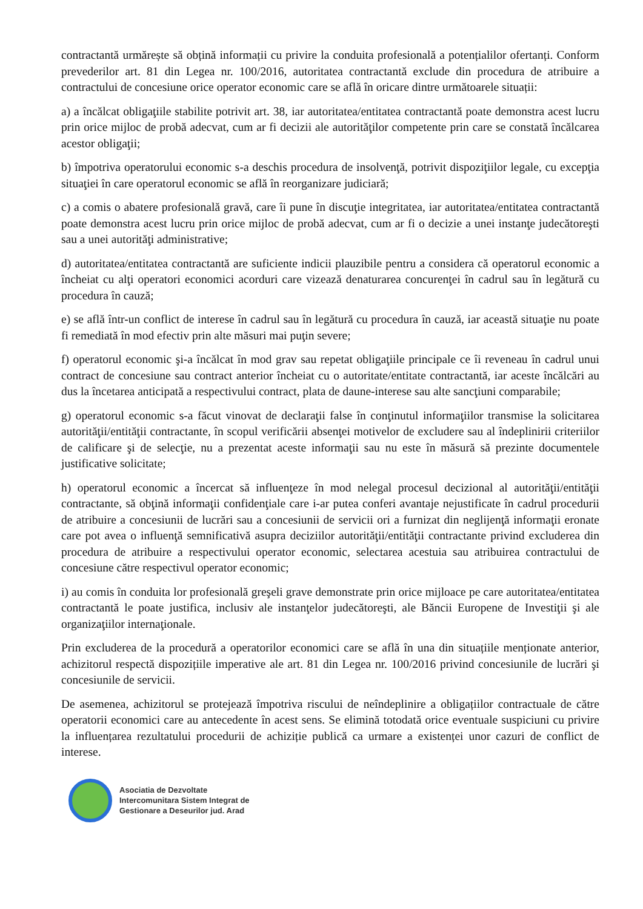contractantă urmărește să obțină informații cu privire la conduita profesională a potențialilor ofertanți. Conform prevederilor art. 81 din Legea nr. 100/2016, autoritatea contractantă exclude din procedura de atribuire a contractului de concesiune orice operator economic care se află în oricare dintre următoarele situații:
a) a încălcat obligaţiile stabilite potrivit art. 38, iar autoritatea/entitatea contractantă poate demonstra acest lucru prin orice mijloc de probă adecvat, cum ar fi decizii ale autorităţilor competente prin care se constată încălcarea acestor obligaţii;
b) împotriva operatorului economic s-a deschis procedura de insolvenţă, potrivit dispoziţiilor legale, cu excepţia situaţiei în care operatorul economic se află în reorganizare judiciară;
c) a comis o abatere profesională gravă, care îi pune în discuţie integritatea, iar autoritatea/entitatea contractantă poate demonstra acest lucru prin orice mijloc de probă adecvat, cum ar fi o decizie a unei instanţe judecătoreşti sau a unei autorităţi administrative;
d) autoritatea/entitatea contractantă are suficiente indicii plauzibile pentru a considera că operatorul economic a încheiat cu alţi operatori economici acorduri care vizează denaturarea concurenţei în cadrul sau în legătură cu procedura în cauză;
e) se află într-un conflict de interese în cadrul sau în legătură cu procedura în cauză, iar această situaţie nu poate fi remediată în mod efectiv prin alte măsuri mai puţin severe;
f) operatorul economic şi-a încălcat în mod grav sau repetat obligaţiile principale ce îi reveneau în cadrul unui contract de concesiune sau contract anterior încheiat cu o autoritate/entitate contractantă, iar aceste încălcări au dus la încetarea anticipată a respectivului contract, plata de daune-interese sau alte sancţiuni comparabile;
g) operatorul economic s-a făcut vinovat de declaraţii false în conţinutul informaţiilor transmise la solicitarea autorităţii/entităţii contractante, în scopul verificării absenţei motivelor de excludere sau al îndeplinirii criteriilor de calificare şi de selecţie, nu a prezentat aceste informaţii sau nu este în măsură să prezinte documentele justificative solicitate;
h) operatorul economic a încercat să influenţeze în mod nelegal procesul decizional al autorităţii/entităţii contractante, să obţină informaţii confidenţiale care i-ar putea conferi avantaje nejustificate în cadrul procedurii de atribuire a concesiunii de lucrări sau a concesiunii de servicii ori a furnizat din neglijenţă informaţii eronate care pot avea o influenţă semnificativă asupra deciziilor autorităţii/entităţii contractante privind excluderea din procedura de atribuire a respectivului operator economic, selectarea acestuia sau atribuirea contractului de concesiune către respectivul operator economic;
i) au comis în conduita lor profesională greşeli grave demonstrate prin orice mijloace pe care autoritatea/entitatea contractantă le poate justifica, inclusiv ale instanţelor judecătoreşti, ale Băncii Europene de Investiţii şi ale organizaţiilor internaţionale.
Prin excluderea de la procedură a operatorilor economici care se află în una din situațiile menționate anterior, achizitorul respectă dispozițiile imperative ale art. 81 din Legea nr. 100/2016 privind concesiunile de lucrări şi concesiunile de servicii.
De asemenea, achizitorul se protejează împotriva riscului de neîndeplinire a obligațiilor contractuale de către operatorii economici care au antecedente în acest sens. Se elimină totodată orice eventuale suspiciuni cu privire la influențarea rezultatului procedurii de achiziție publică ca urmare a existenței unor cazuri de conflict de interese.
Asociatia de Dezvoltate
Intercomunitara Sistem Integrat de
Gestionare a Deseurilor jud. Arad